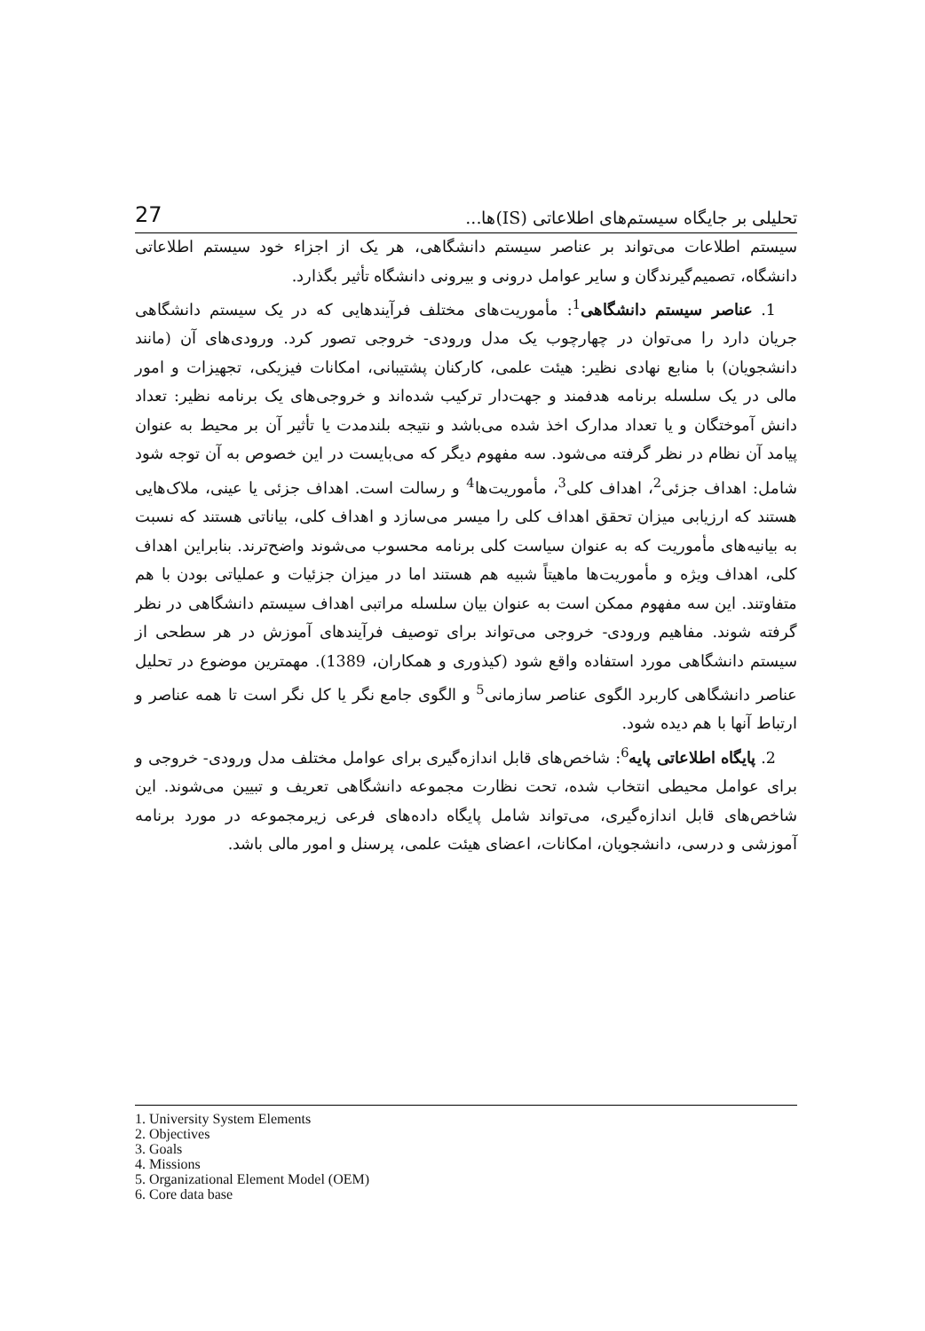27 تحلیلی بر جایگاه سیستم‌های اطلاعاتی (IS)ها...
سیستم اطلاعات می‌تواند بر عناصر سیستم دانشگاهی، هر یک از اجزاء خود سیستم اطلاعاتی دانشگاه، تصمیم‌گیرندگان و سایر عوامل درونی و بیرونی دانشگاه تأثیر بگذارد.
1. عناصر سیستم دانشگاهی<sup>1</sup>: مأموریت‌های مختلف فرآیندهایی که در یک سیستم دانشگاهی جریان دارد را می‌توان در چهارچوب یک مدل ورودی- خروجی تصور کرد. ورودی‌های آن (مانند دانشجویان) با منابع نهادی نظیر: هیئت علمی، کارکنان پشتیبانی، امکانات فیزیکی، تجهیزات و امور مالی در یک سلسله برنامه هدفمند و جهت‌دار ترکیب شده‌اند و خروجی‌های یک برنامه نظیر: تعداد دانش آموختگان و یا تعداد مدارک اخذ شده می‌باشد و نتیجه بلندمدت یا تأثیر آن بر محیط به عنوان پیامد آن نظام در نظر گرفته می‌شود. سه مفهوم دیگر که می‌بایست در این خصوص به آن توجه شود شامل: اهداف جزئی<sup>2</sup>، اهداف کلی<sup>3</sup>، مأموریت‌ها<sup>4</sup> و رسالت است. اهداف جزئی یا عینی، ملاک‌هایی هستند که ارزیابی میزان تحقق اهداف کلی را میسر می‌سازد و اهداف کلی، بیاناتی هستند که نسبت به بیانیه‌های مأموریت که به عنوان سیاست کلی برنامه محسوب می‌شوند واضح‌ترند. بنابراین اهداف کلی، اهداف ویژه و مأموریت‌ها ماهیتاً شبیه هم هستند اما در میزان جزئیات و عملیاتی بودن با هم متفاوتند. این سه مفهوم ممکن است به عنوان بیان سلسله مراتبی اهداف سیستم دانشگاهی در نظر گرفته شوند. مفاهیم ورودی- خروجی می‌تواند برای توصیف فرآیندهای آموزش در هر سطحی از سیستم دانشگاهی مورد استفاده واقع شود (کیذوری و همکاران، 1389). مهمترین موضوع در تحلیل عناصر دانشگاهی کاربرد الگوی عناصر سازمانی<sup>5</sup> و الگوی جامع نگر یا کل نگر است تا همه عناصر و ارتباط آنها با هم دیده شود.
2. پایگاه اطلاعاتی پایه<sup>6</sup>: شاخص‌های قابل اندازه‌گیری برای عوامل مختلف مدل ورودی- خروجی و برای عوامل محیطی انتخاب شده، تحت نظارت مجموعه دانشگاهی تعریف و تبیین می‌شوند. این شاخص‌های قابل اندازه‌گیری، می‌تواند شامل پایگاه داده‌های فرعی زیرمجموعه در مورد برنامه آموزشی و درسی، دانشجویان، امکانات، اعضای هیئت علمی، پرسنل و امور مالی باشد.
1. University System Elements
2. Objectives
3. Goals
4. Missions
5. Organizational Element Model (OEM)
6. Core data base